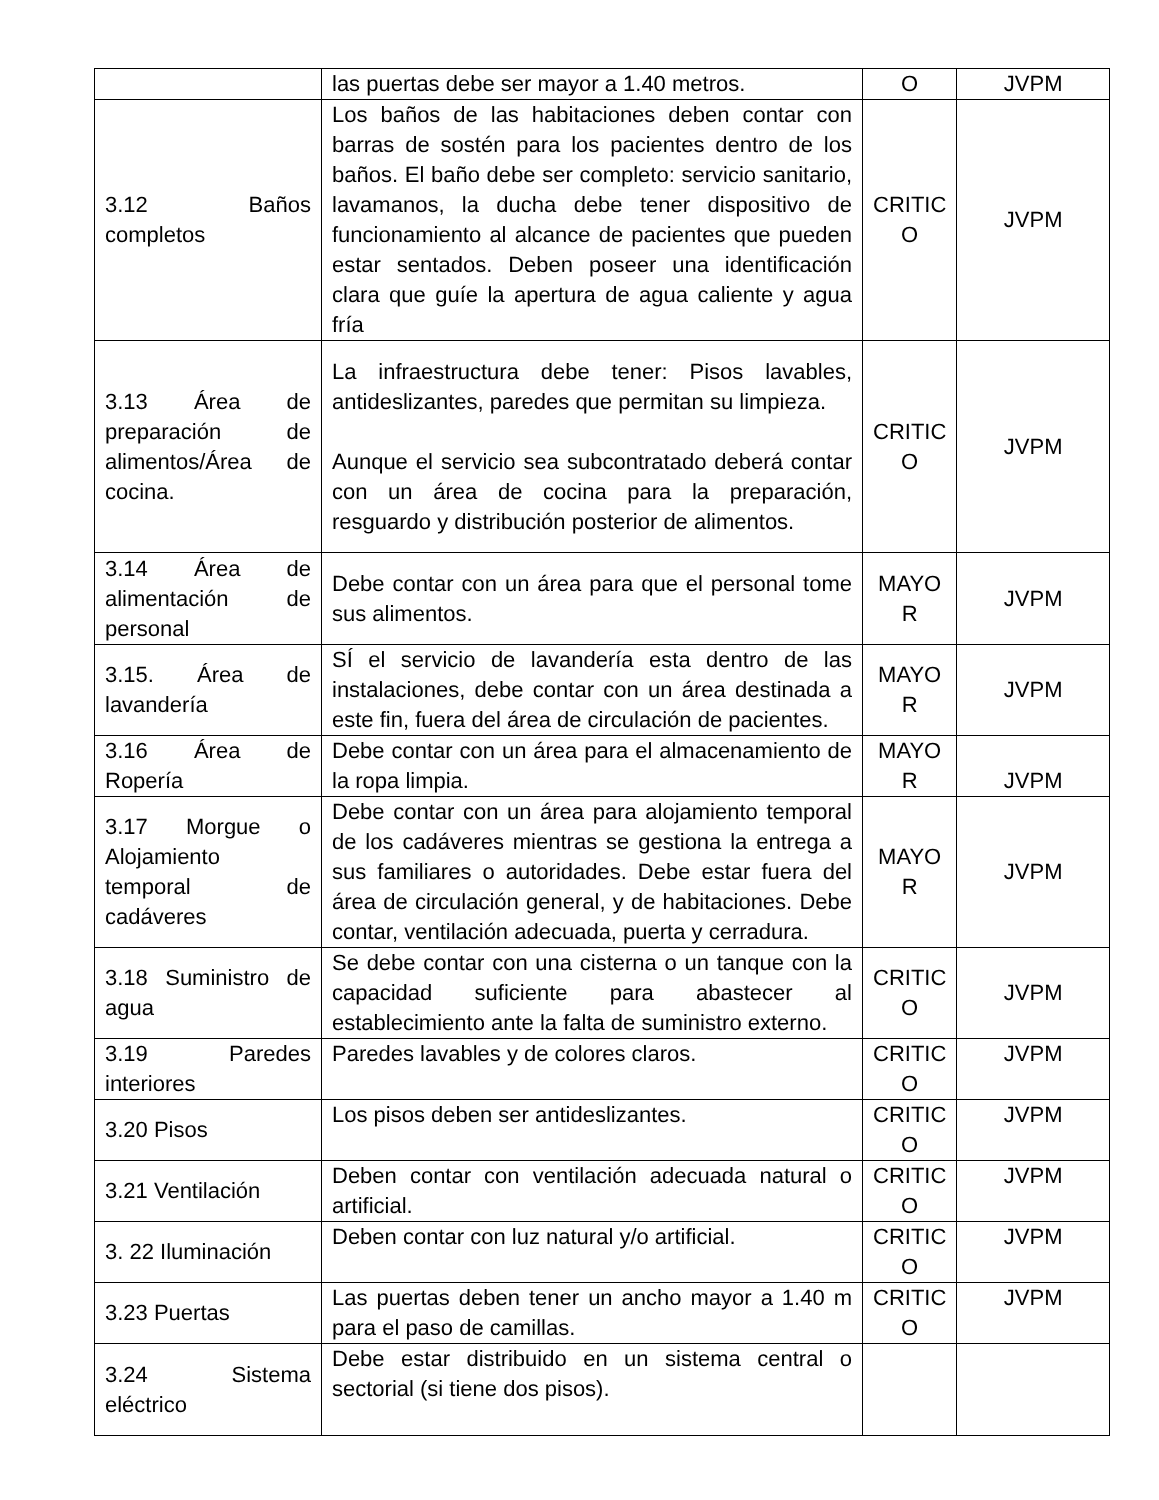| | las puertas debe ser mayor a 1.40 metros. | O | JVPM |
| 3.12 Baños completos | Los baños de las habitaciones deben contar con barras de sostén para los pacientes dentro de los baños. El baño debe ser completo: servicio sanitario, lavamanos, la ducha debe tener dispositivo de funcionamiento al alcance de pacientes que pueden estar sentados. Deben poseer una identificación clara que guíe la apertura de agua caliente y agua fría | CRITIC O | JVPM |
| 3.13 Área de preparación de alimentos/Área de cocina. | La infraestructura debe tener: Pisos lavables, antideslizantes, paredes que permitan su limpieza. Aunque el servicio sea subcontratado deberá contar con un área de cocina para la preparación, resguardo y distribución posterior de alimentos. | CRITIC O | JVPM |
| 3.14 Área de alimentación de personal | Debe contar con un área para que el personal tome sus alimentos. | MAYO R | JVPM |
| 3.15. Área de lavandería | SÍ el servicio de lavandería esta dentro de las instalaciones, debe contar con un área destinada a este fin, fuera del área de circulación de pacientes. | MAYO R | JVPM |
| 3.16 Área de Ropería | Debe contar con un área para el almacenamiento de la ropa limpia. | MAYO R | JVPM |
| 3.17 Morgue o Alojamiento temporal de cadáveres | Debe contar con un área para alojamiento temporal de los cadáveres mientras se gestiona la entrega a sus familiares o autoridades. Debe estar fuera del área de circulación general, y de habitaciones. Debe contar, ventilación adecuada, puerta y cerradura. | MAYO R | JVPM |
| 3.18 Suministro de agua | Se debe contar con una cisterna o un tanque con la capacidad suficiente para abastecer al establecimiento ante la falta de suministro externo. | CRITIC O | JVPM |
| 3.19 Paredes interiores | Paredes lavables y de colores claros. | CRITIC O | JVPM |
| 3.20 Pisos | Los pisos deben ser antideslizantes. | CRITIC O | JVPM |
| 3.21 Ventilación | Deben contar con ventilación adecuada natural o artificial. | CRITIC O | JVPM |
| 3. 22 Iluminación | Deben contar con luz natural y/o artificial. | CRITIC O | JVPM |
| 3.23 Puertas | Las puertas deben tener un ancho mayor a 1.40 m para el paso de camillas. | CRITIC O | JVPM |
| 3.24 Sistema eléctrico | Debe estar distribuido en un sistema central o sectorial (si tiene dos pisos). | | |